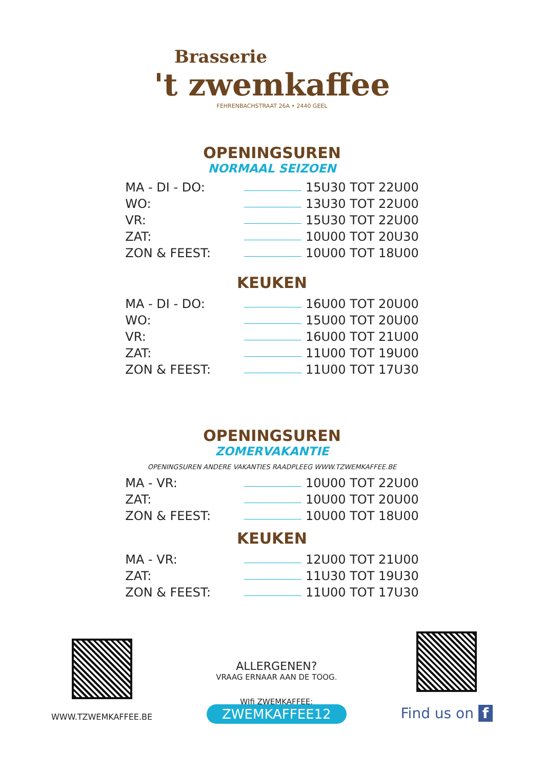Brasserie
't zwemkaffee
FEHRENBACHSTRAAT 26A • 2440 GEEL
OPENINGSUREN
NORMAAL SEIZOEN
| MA - DI - DO: | | 15U30 TOT 22U00 |
| WO: | | 13U30 TOT 22U00 |
| VR: | | 15U30 TOT 22U00 |
| ZAT: | | 10U00 TOT 20U30 |
| ZON & FEEST: | | 10U00 TOT 18U00 |
KEUKEN
| MA - DI - DO: | | 16U00 TOT 20U00 |
| WO: | | 15U00 TOT 20U00 |
| VR: | | 16U00 TOT 21U00 |
| ZAT: | | 11U00 TOT 19U00 |
| ZON & FEEST: | | 11U00 TOT 17U30 |
OPENINGSUREN
ZOMERVAKANTIE
OPENINGSUREN ANDERE VAKANTIES RAADPLEEG WWW.TZWEMKAFFEE.BE
| MA - VR: | | 10U00 TOT 22U00 |
| ZAT: | | 10U00 TOT 20U00 |
| ZON & FEEST: | | 10U00 TOT 18U00 |
KEUKEN
| MA - VR: | | 12U00 TOT 21U00 |
| ZAT: | | 11U30 TOT 19U30 |
| ZON & FEEST: | | 11U00 TOT 17U30 |
WWW.TZWEMKAFFEE.BE
ALLERGENEN?
VRAAG ERNAAR AAN DE TOOG.
WIfi ZWEMKAFFEE:
ZWEMKAFFEE12
Find us on f